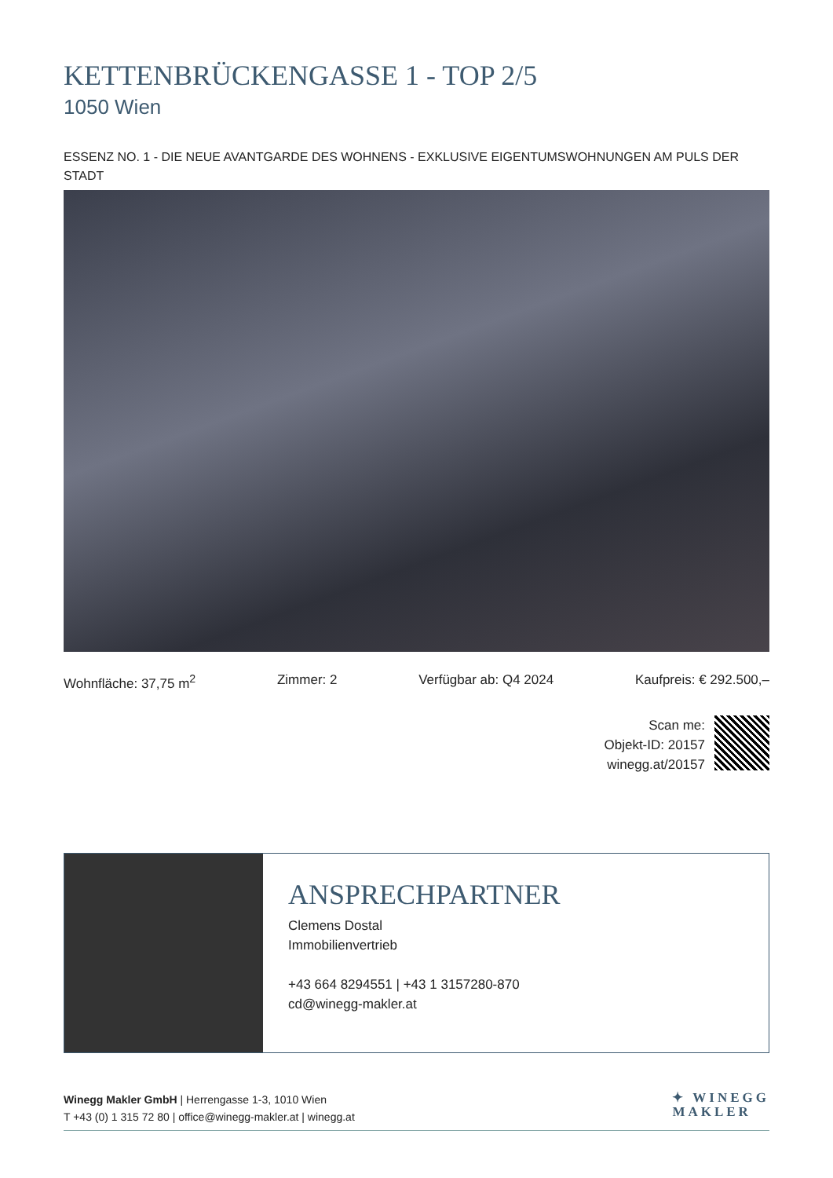KETTENBRÜCKENGASSE 1 - TOP 2/5
1050 Wien
ESSENZ NO. 1 - DIE NEUE AVANTGARDE DES WOHNENS - EXKLUSIVE EIGENTUMSWOHNUNGEN AM PULS DER STADT
Wohnfläche: 37,75 m<sup>2</sup> Zimmer: 2 Verfügbar ab: Q4 2024 Kaufpreis: € 292.500,–
Scan me:
Objekt-ID: 20157
winegg.at/20157
ANSPRECHPARTNER
Clemens Dostal
Immobilienvertrieb
+43 664 8294551 | +43 1 3157280-870
cd@winegg-makler.at
Winegg Makler GmbH | Herrengasse 1-3, 1010 Wien
T +43 (0) 1 315 72 80 | office@winegg-makler.at | winegg.at
✦ WINEGG
MAKLER